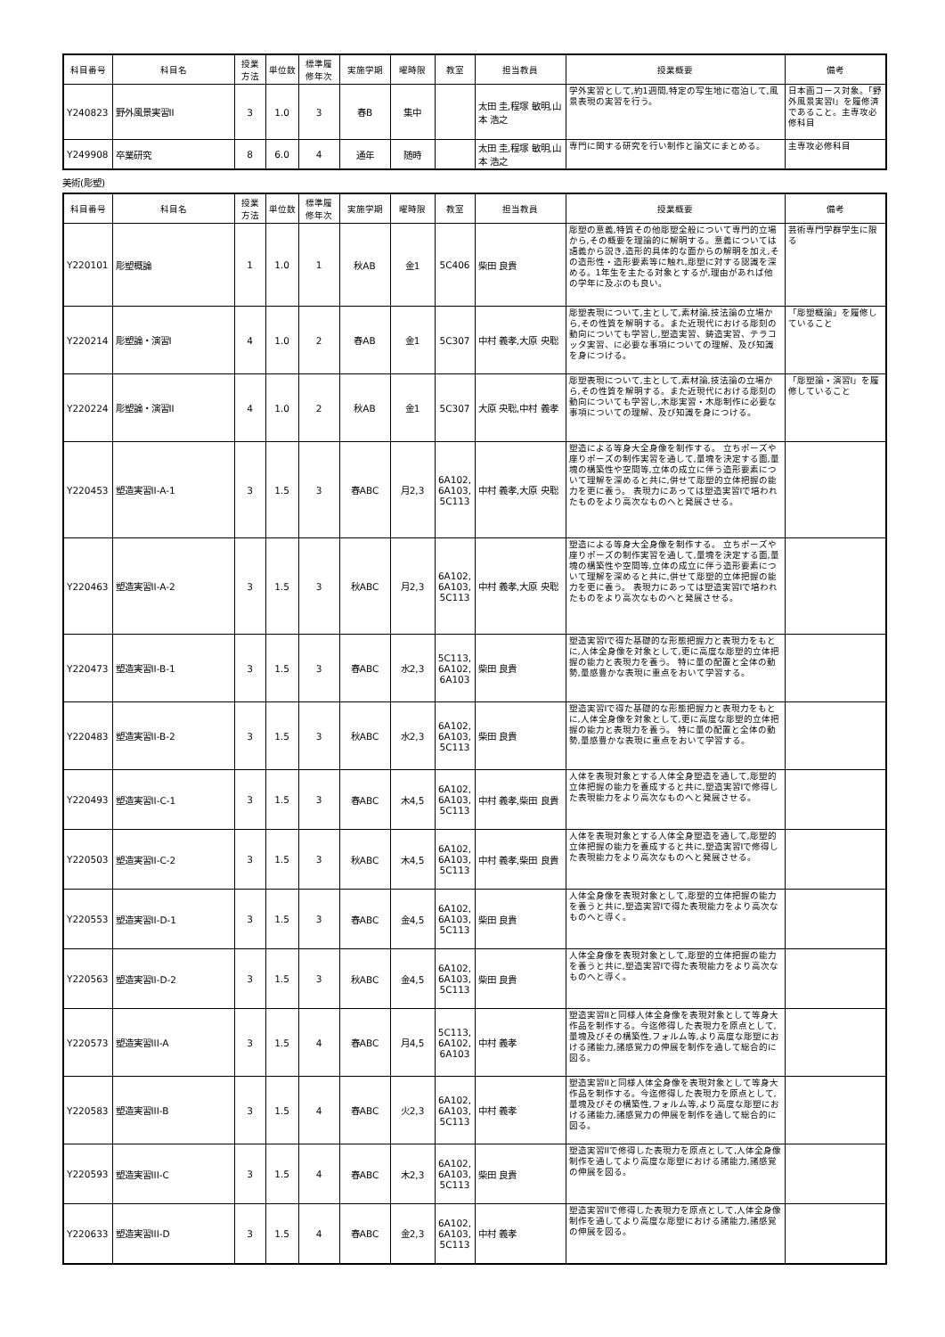| 科目番号 | 科目名 | 授業 方法 | 単位数 | 標準履 修年次 | 実施学期 | 曜時限 | 教室 | 担当教員 | 授業概要 | 備考 |
| --- | --- | --- | --- | --- | --- | --- | --- | --- | --- | --- |
| Y240823 | 野外風景実習II | 3 | 1.0 | 3 | 春B | 集中 | | 太田 圭,程塚 敏明,山本 浩之 | 学外実習として,約1週間,特定の写生地に宿泊して,風景表現の実習を行う。 | 日本画コース対象。「野外風景実習I」を履修済であること。主専攻必修科目 |
| Y249908 | 卒業研究 | 8 | 6.0 | 4 | 通年 | 随時 | | 太田 圭,程塚 敏明,山本 浩之 | 専門に関する研究を行い制作と論文にまとめる。 | 主専攻必修科目 |
美術(彫塑)
| 科目番号 | 科目名 | 授業 方法 | 単位数 | 標準履 修年次 | 実施学期 | 曜時限 | 教室 | 担当教員 | 授業概要 | 備考 |
| --- | --- | --- | --- | --- | --- | --- | --- | --- | --- | --- |
| Y220101 | 彫塑概論 | 1 | 1.0 | 1 | 秋AB | 金1 | 5C406 | 柴田 良貴 | 彫塑の意義,特質その他彫塑全般について専門的立場から,その概要を理論的に解明する。意義については語義から説き,造形的具体的な面からの解明を加え,その造形性・造形要素等に触れ,彫塑に対する認識を深める。1年生を主たる対象とするが,理由があれば他の学年に及ぶのも良い。 | 芸術専門学群学生に限る |
| Y220214 | 彫塑論・演習I | 4 | 1.0 | 2 | 春AB | 金1 | 5C307 | 中村 義孝,大原 央聡 | 彫塑表現について,主として,素材論,技法論の立場から,その性質を解明する。また近現代における彫刻の動向についても学習し,塑造実習、鋳造実習、テラコッタ実習、に必要な事項についての理解、及び知識を身につける。 | 「彫塑概論」を履修していること |
| Y220224 | 彫塑論・演習II | 4 | 1.0 | 2 | 秋AB | 金1 | 5C307 | 大原 央聡,中村 義孝 | 彫塑表現について,主として,素材論,技法論の立場から,その性質を解明する。また近現代における彫刻の動向についても学習し,木彫実習・木彫制作に必要な事項についての理解、及び知識を身につける。 | 「彫塑論・演習I」を履修していること |
| Y220453 | 塑造実習II-A-1 | 3 | 1.5 | 3 | 春ABC | 月2,3 | 6A102, 6A103, 5C113 | 中村 義孝,大原 央聡 | 塑造による等身大全身像を制作する。 立ちポーズや座りポーズの制作実習を通して,量塊を決定する面,量塊の構築性や空間等,立体の成立に伴う造形要素について理解を深めると共に,併せて彫塑的立体把握の能力を更に養う。 表現力にあっては塑造実習Iで培われたものをより高次なものへと発展させる。 | |
| Y220463 | 塑造実習II-A-2 | 3 | 1.5 | 3 | 秋ABC | 月2,3 | 6A102, 6A103, 5C113 | 中村 義孝,大原 央聡 | 塑造による等身大全身像を制作する。 立ちポーズや座りポーズの制作実習を通して,量塊を決定する面,量塊の構築性や空間等,立体の成立に伴う造形要素について理解を深めると共に,併せて彫塑的立体把握の能力を更に養う。 表現力にあっては塑造実習Iで培われたものをより高次なものへと発展させる。 | |
| Y220473 | 塑造実習II-B-1 | 3 | 1.5 | 3 | 春ABC | 水2,3 | 5C113, 6A102, 6A103 | 柴田 良貴 | 塑造実習Iで得た基礎的な形態把握力と表現力をもとに,人体全身像を対象として,更に高度な彫塑的立体把握の能力と表現力を養う。 特に量の配置と全体の動勢,量感豊かな表現に重点をおいて学習する。 | |
| Y220483 | 塑造実習II-B-2 | 3 | 1.5 | 3 | 秋ABC | 水2,3 | 6A102, 6A103, 5C113 | 柴田 良貴 | 塑造実習Iで得た基礎的な形態把握力と表現力をもとに,人体全身像を対象として,更に高度な彫塑的立体把握の能力と表現力を養う。 特に量の配置と全体の動勢,量感豊かな表現に重点をおいて学習する。 | |
| Y220493 | 塑造実習II-C-1 | 3 | 1.5 | 3 | 春ABC | 木4,5 | 6A102, 6A103, 5C113 | 中村 義孝,柴田 良貴 | 人体を表現対象とする人体全身塑造を通して,彫塑的立体把握の能力を養成すると共に,塑造実習Iで修得した表現能力をより高次なものへと発展させる。 | |
| Y220503 | 塑造実習II-C-2 | 3 | 1.5 | 3 | 秋ABC | 木4,5 | 6A102, 6A103, 5C113 | 中村 義孝,柴田 良貴 | 人体を表現対象とする人体全身塑造を通して,彫塑的立体把握の能力を養成すると共に,塑造実習Iで修得した表現能力をより高次なものへと発展させる。 | |
| Y220553 | 塑造実習II-D-1 | 3 | 1.5 | 3 | 春ABC | 金4,5 | 6A102, 6A103, 5C113 | 柴田 良貴 | 人体全身像を表現対象として,彫塑的立体把握の能力を養うと共に,塑造実習Iで得た表現能力をより高次なものへと導く。 | |
| Y220563 | 塑造実習II-D-2 | 3 | 1.5 | 3 | 秋ABC | 金4,5 | 6A102, 6A103, 5C113 | 柴田 良貴 | 人体全身像を表現対象として,彫塑的立体把握の能力を養うと共に,塑造実習Iで得た表現能力をより高次なものへと導く。 | |
| Y220573 | 塑造実習III-A | 3 | 1.5 | 4 | 春ABC | 月4,5 | 5C113, 6A102, 6A103 | 中村 義孝 | 塑造実習IIと同様人体全身像を表現対象として等身大作品を制作する。今迄修得した表現力を原点として,量塊及びその構築性,フォルム等,より高度な彫塑における諸能力,諸感覚力の伸展を制作を通して総合的に図る。 | |
| Y220583 | 塑造実習III-B | 3 | 1.5 | 4 | 春ABC | 火2,3 | 6A102, 6A103, 5C113 | 中村 義孝 | 塑造実習IIと同様人体全身像を表現対象として等身大作品を制作する。今迄修得した表現力を原点として,量塊及びその構築性,フォルム等,より高度な彫塑における諸能力,諸感覚力の伸展を制作を通して総合的に図る。 | |
| Y220593 | 塑造実習III-C | 3 | 1.5 | 4 | 春ABC | 木2,3 | 6A102, 6A103, 5C113 | 柴田 良貴 | 塑造実習IIで修得した表現力を原点として,人体全身像制作を通してより高度な彫塑における諸能力,諸感覚の伸展を図る。 | |
| Y220633 | 塑造実習III-D | 3 | 1.5 | 4 | 春ABC | 金2,3 | 6A102, 6A103, 5C113 | 中村 義孝 | 塑造実習IIで修得した表現力を原点として,人体全身像制作を通してより高度な彫塑における諸能力,諸感覚の伸展を図る。 | |